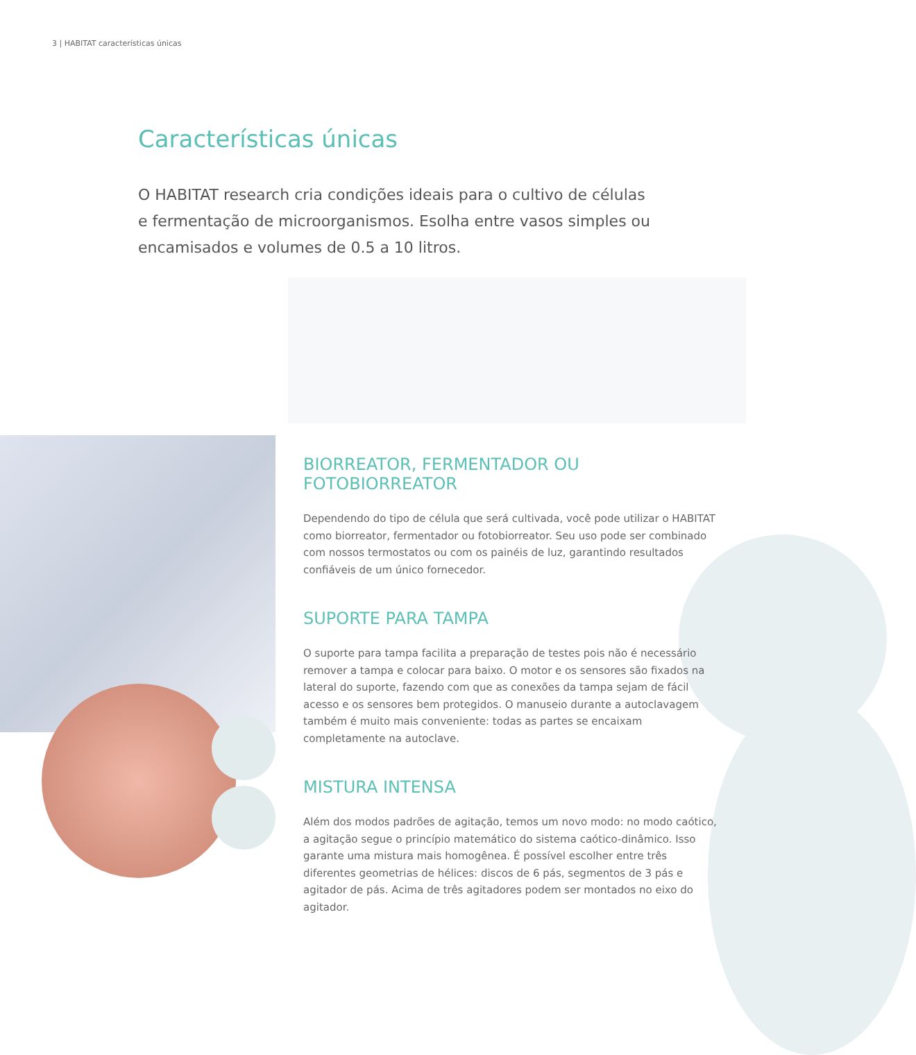3 | HABITAT características únicas
Características únicas
O HABITAT research cria condições ideais para o cultivo de células e fermentação de microorganismos. Esolha entre vasos simples ou encamisados e volumes de 0.5 a 10 litros.
BIORREATOR, FERMENTADOR OU FOTOBIORREATOR
Dependendo do tipo de célula que será cultivada, você pode utilizar o HABITAT como biorreator, fermentador ou fotobiorreator. Seu uso pode ser combinado com nossos termostatos ou com os painéis de luz, garantindo resultados confiáveis de um único fornecedor.
SUPORTE PARA TAMPA
O suporte para tampa facilita a preparação de testes pois não é necessário remover a tampa e colocar para baixo. O motor e os sensores são fixados na lateral do suporte, fazendo com que as conexões da tampa sejam de fácil acesso e os sensores bem protegidos. O manuseio durante a autoclavagem também é muito mais conveniente: todas as partes se encaixam completamente na autoclave.
MISTURA INTENSA
Além dos modos padrões de agitação, temos um novo modo: no modo caótico, a agitação segue o princípio matemático do sistema caótico-dinâmico. Isso garante uma mistura mais homogênea. É possível escolher entre três diferentes geometrias de hélices: discos de 6 pás, segmentos de 3 pás e agitador de pás. Acima de três agitadores podem ser montados no eixo do agitador.